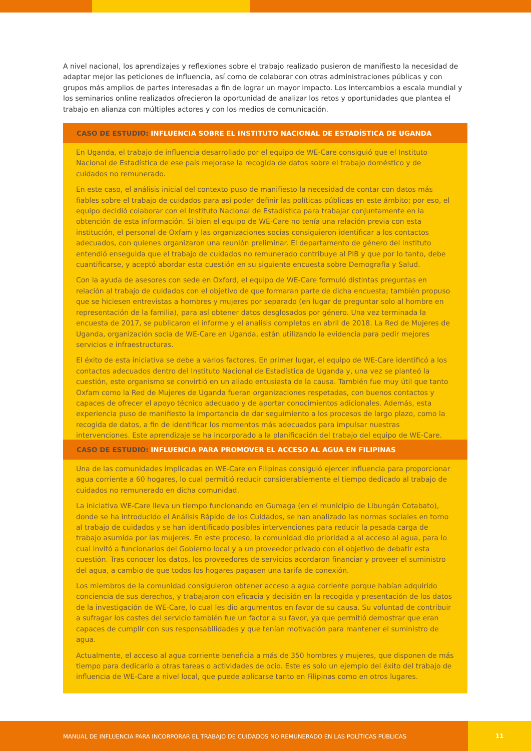A nivel nacional, los aprendizajes y reflexiones sobre el trabajo realizado pusieron de manifiesto la necesidad de adaptar mejor las peticiones de influencia, así como de colaborar con otras administraciones públicas y con grupos más amplios de partes interesadas a fin de lograr un mayor impacto. Los intercambios a escala mundial y los seminarios online realizados ofrecieron la oportunidad de analizar los retos y oportunidades que plantea el trabajo en alianza con múltiples actores y con los medios de comunicación.
CASO DE ESTUDIO: INFLUENCIA SOBRE EL INSTITUTO NACIONAL DE ESTADÍSTICA DE UGANDA
En Uganda, el trabajo de influencia desarrollado por el equipo de WE-Care consiguió que el Instituto Nacional de Estadística de ese país mejorase la recogida de datos sobre el trabajo doméstico y de cuidados no remunerado.
En este caso, el análisis inicial del contexto puso de manifiesto la necesidad de contar con datos más fiables sobre el trabajo de cuidados para así poder definir las políticas públicas en este ámbito; por eso, el equipo decidió colaborar con el Instituto Nacional de Estadística para trabajar conjuntamente en la obtención de esta información. Si bien el equipo de WE-Care no tenía una relación previa con esta institución, el personal de Oxfam y las organizaciones socias consiguieron identificar a los contactos adecuados, con quienes organizaron una reunión preliminar. El departamento de género del instituto entendió enseguida que el trabajo de cuidados no remunerado contribuye al PIB y que por lo tanto, debe cuantificarse, y aceptó abordar esta cuestión en su siguiente encuesta sobre Demografía y Salud.
Con la ayuda de asesores con sede en Oxford, el equipo de WE-Care formuló distintas preguntas en relación al trabajo de cuidados con el objetivo de que formaran parte de dicha encuesta; también propuso que se hiciesen entrevistas a hombres y mujeres por separado (en lugar de preguntar solo al hombre en representación de la familia), para así obtener datos desglosados por género. Una vez terminada la encuesta de 2017, se publicaron el informe y el analisis completos en abril de 2018. La Red de Mujeres de Uganda, organización socia de WE-Care en Uganda, están utilizando la evidencia para pedir mejores servicios e infraestructuras.
El éxito de esta iniciativa se debe a varios factores. En primer lugar, el equipo de WE-Care identificó a los contactos adecuados dentro del Instituto Nacional de Estadística de Uganda y, una vez se planteó la cuestión, este organismo se convirtió en un aliado entusiasta de la causa. También fue muy útil que tanto Oxfam como la Red de Mujeres de Uganda fueran organizaciones respetadas, con buenos contactos y capaces de ofrecer el apoyo técnico adecuado y de aportar conocimientos adicionales. Además, esta experiencia puso de manifiesto la importancia de dar seguimiento a los procesos de largo plazo, como la recogida de datos, a fin de identificar los momentos más adecuados para impulsar nuestras intervenciones. Este aprendizaje se ha incorporado a la planificación del trabajo del equipo de WE-Care.
CASO DE ESTUDIO: INFLUENCIA PARA PROMOVER EL ACCESO AL AGUA EN FILIPINAS
Una de las comunidades implicadas en WE-Care en Filipinas consiguió ejercer influencia para proporcionar agua corriente a 60 hogares, lo cual permitió reducir considerablemente el tiempo dedicado al trabajo de cuidados no remunerado en dicha comunidad.
La iniciativa WE-Care lleva un tiempo funcionando en Gumaga (en el municipio de Libungán Cotabato), donde se ha introducido el Análisis Rápido de los Cuidados, se han analizado las normas sociales en torno al trabajo de cuidados y se han identificado posibles intervenciones para reducir la pesada carga de trabajo asumida por las mujeres. En este proceso, la comunidad dio prioridad a al acceso al agua, para lo cual invitó a funcionarios del Gobierno local y a un proveedor privado con el objetivo de debatir esta cuestión. Tras conocer los datos, los proveedores de servicios acordaron financiar y proveer el suministro del agua, a cambio de que todos los hogares pagasen una tarifa de conexión.
Los miembros de la comunidad consiguieron obtener acceso a agua corriente porque habían adquirido conciencia de sus derechos, y trabajaron con eficacia y decisión en la recogida y presentación de los datos de la investigación de WE-Care, lo cual les dio argumentos en favor de su causa. Su voluntad de contribuir a sufragar los costes del servicio también fue un factor a su favor, ya que permitió demostrar que eran capaces de cumplir con sus responsabilidades y que tenían motivación para mantener el suministro de agua.
Actualmente, el acceso al agua corriente beneficia a más de 350 hombres y mujeres, que disponen de más tiempo para dedicarlo a otras tareas o actividades de ocio. Este es solo un ejemplo del éxito del trabajo de influencia de WE-Care a nivel local, que puede aplicarse tanto en Filipinas como en otros lugares.
MANUAL DE INFLUENCIA PARA INCORPORAR EL TRABAJO DE CUIDADOS NO REMUNERADO EN LAS POLÍTICAS PÚBLICAS 11